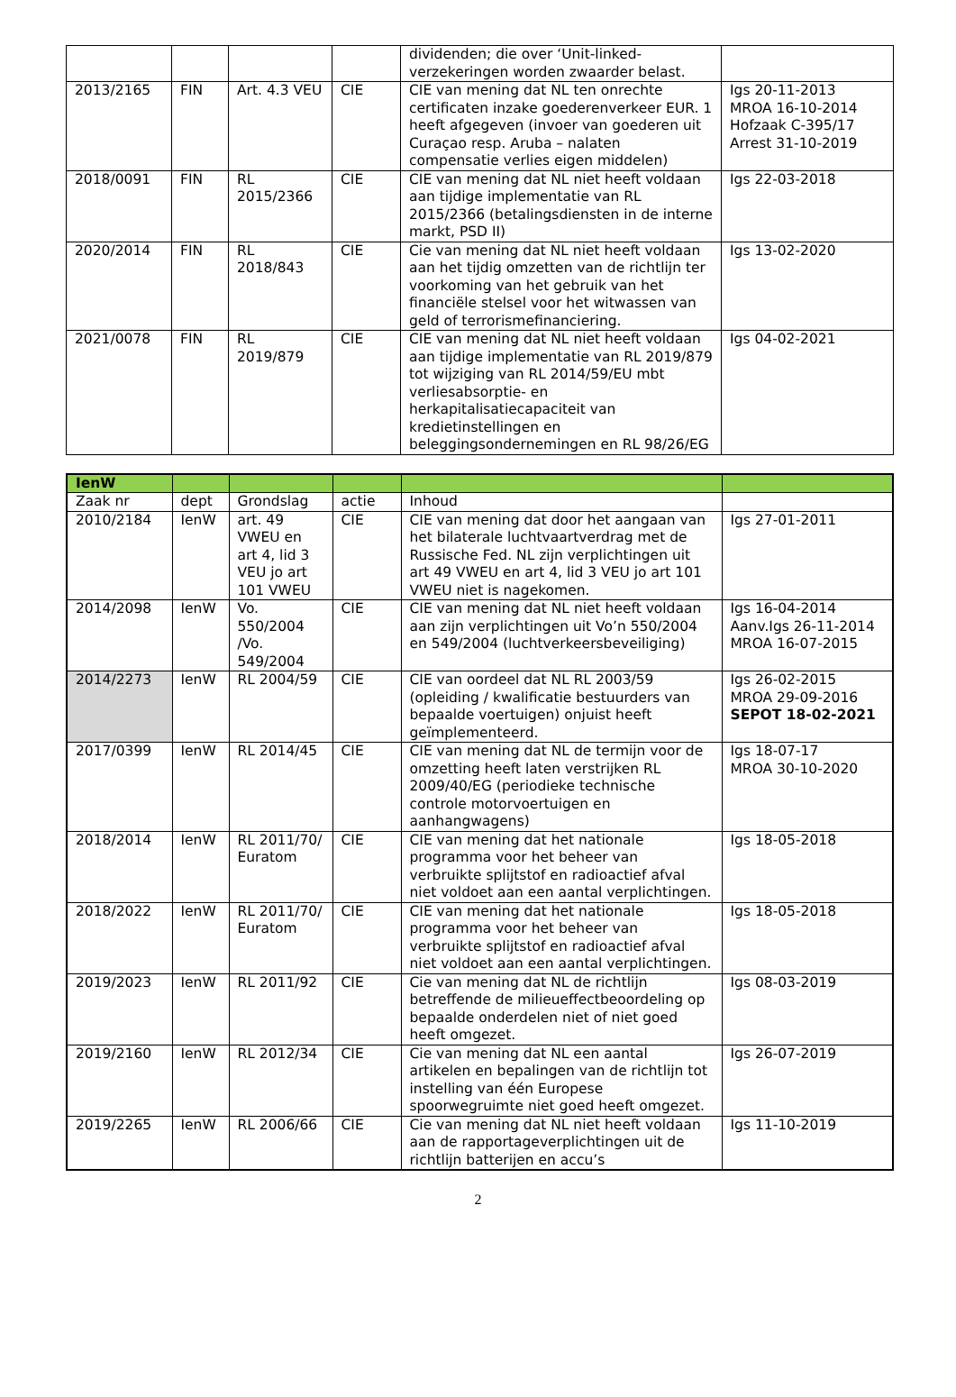| | | | | dividenden; die over ‘Unit-linked-verzekeringen worden zwaarder belast. | |
| 2013/2165 | FIN | Art. 4.3 VEU | CIE | CIE van mening dat NL ten onrechte certificaten inzake goederenverkeer EUR. 1 heeft afgegeven (invoer van goederen uit Curaçao resp. Aruba – nalaten compensatie verlies eigen middelen) | Igs 20-11-2013 MROA 16-10-2014 Hofzaak C-395/17 Arrest 31-10-2019 |
| 2018/0091 | FIN | RL 2015/2366 | CIE | CIE van mening dat NL niet heeft voldaan aan tijdige implementatie van RL 2015/2366 (betalingsdiensten in de interne markt, PSD II) | Igs 22-03-2018 |
| 2020/2014 | FIN | RL 2018/843 | CIE | Cie van mening dat NL niet heeft voldaan aan het tijdig omzetten van de richtlijn ter voorkoming van het gebruik van het financiële stelsel voor het witwassen van geld of terrorismefinanciering. | Igs 13-02-2020 |
| 2021/0078 | FIN | RL 2019/879 | CIE | CIE van mening dat NL niet heeft voldaan aan tijdige implementatie van RL 2019/879 tot wijziging van RL 2014/59/EU mbt verliesabsorptie- en herkapitalisatiecapaciteit van kredietinstellingen en beleggingsondernemingen en RL 98/26/EG | Igs 04-02-2021 |
| IenW | | | | | |
| Zaak nr | dept | Grondslag | actie | Inhoud | |
| 2010/2184 | IenW | art. 49 VWEU en art 4, lid 3 VEU jo art 101 VWEU | CIE | CIE van mening dat door het aangaan van het bilaterale luchtvaartverdrag met de Russische Fed. NL zijn verplichtingen uit art 49 VWEU en art 4, lid 3 VEU jo art 101 VWEU niet is nagekomen. | Igs 27-01-2011 |
| 2014/2098 | IenW | Vo. 550/2004 /Vo. 549/2004 | CIE | CIE van mening dat NL niet heeft voldaan aan zijn verplichtingen uit Vo’n 550/2004 en 549/2004 (luchtverkeersbeveiliging) | Igs 16-04-2014 Aanv.Igs 26-11-2014 MROA 16-07-2015 |
| 2014/2273 | IenW | RL 2004/59 | CIE | CIE van oordeel dat NL RL 2003/59 (opleiding / kwalificatie bestuurders van bepaalde voertuigen) onjuist heeft geïmplementeerd. | Igs 26-02-2015 MROA 29-09-2016 SEPOT 18-02-2021 |
| 2017/0399 | IenW | RL 2014/45 | CIE | CIE van mening dat NL de termijn voor de omzetting heeft laten verstrijken RL 2009/40/EG (periodieke technische controle motorvoertuigen en aanhangwagens) | Igs 18-07-17 MROA 30-10-2020 |
| 2018/2014 | IenW | RL 2011/70/ Euratom | CIE | CIE van mening dat het nationale programma voor het beheer van verbruikte splijtstof en radioactief afval niet voldoet aan een aantal verplichtingen. | Igs 18-05-2018 |
| 2018/2022 | IenW | RL 2011/70/ Euratom | CIE | CIE van mening dat het nationale programma voor het beheer van verbruikte splijtstof en radioactief afval niet voldoet aan een aantal verplichtingen. | Igs 18-05-2018 |
| 2019/2023 | IenW | RL 2011/92 | CIE | Cie van mening dat NL de richtlijn betreffende de milieueffectbeoordeling op bepaalde onderdelen niet of niet goed heeft omgezet. | Igs 08-03-2019 |
| 2019/2160 | IenW | RL 2012/34 | CIE | Cie van mening dat NL een aantal artikelen en bepalingen van de richtlijn tot instelling van één Europese spoorwegruimte niet goed heeft omgezet. | Igs 26-07-2019 |
| 2019/2265 | IenW | RL 2006/66 | CIE | Cie van mening dat NL niet heeft voldaan aan de rapportageverplichtingen uit de richtlijn batterijen en accu’s | Igs 11-10-2019 |
2